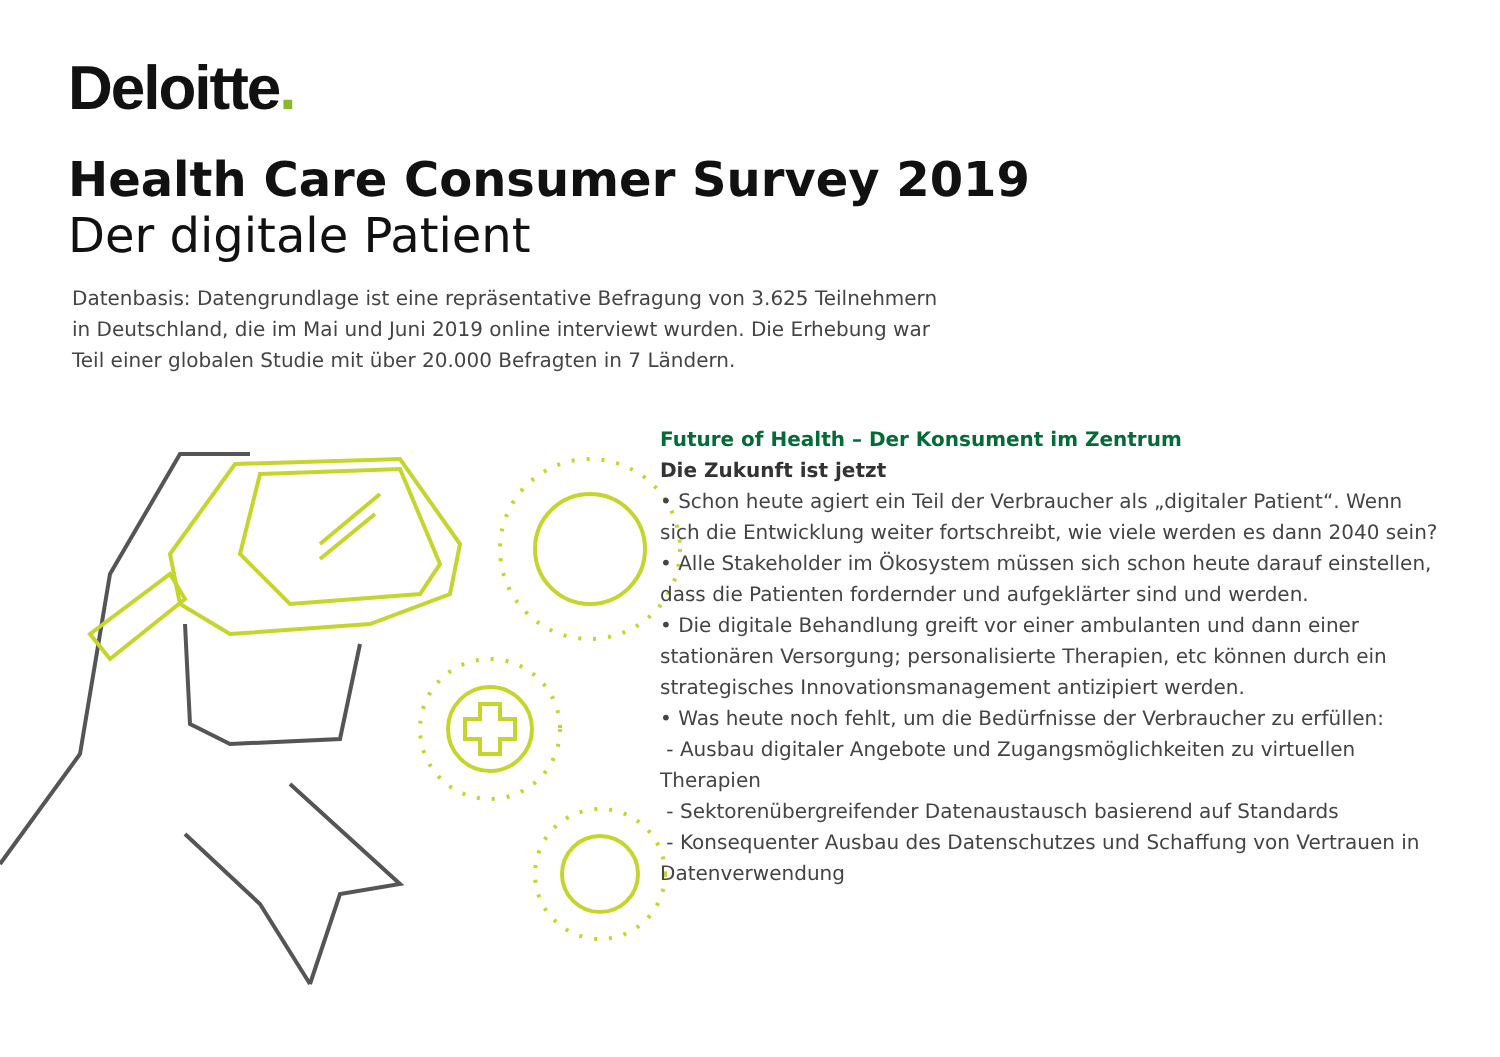Deloitte.
Health Care Consumer Survey 2019
Der digitale Patient
Datenbasis: Datengrundlage ist eine repräsentative Befragung von 3.625 Teilnehmern in Deutschland, die im Mai und Juni 2019 online interviewt wurden. Die Erhebung war Teil einer globalen Studie mit über 20.000 Befragten in 7 Ländern.
Future of Health – Der Konsument im Zentrum
Die Zukunft ist jetzt
• Schon heute agiert ein Teil der Verbraucher als „digitaler Patient“. Wenn sich die Entwicklung weiter fortschreibt, wie viele werden es dann 2040 sein?
• Alle Stakeholder im Ökosystem müssen sich schon heute darauf einstellen, dass die Patienten fordernder und aufgeklärter sind und werden.
• Die digitale Behandlung greift vor einer ambulanten und dann einer stationären Versorgung; personalisierte Therapien, etc können durch ein strategisches Innovationsmanagement antizipiert werden.
• Was heute noch fehlt, um die Bedürfnisse der Verbraucher zu erfüllen:
- Ausbau digitaler Angebote und Zugangsmöglichkeiten zu virtuellen Therapien
- Sektorenübergreifender Datenaustausch basierend auf Standards
- Konsequenter Ausbau des Datenschutzes und Schaffung von Vertrauen in Datenverwendung